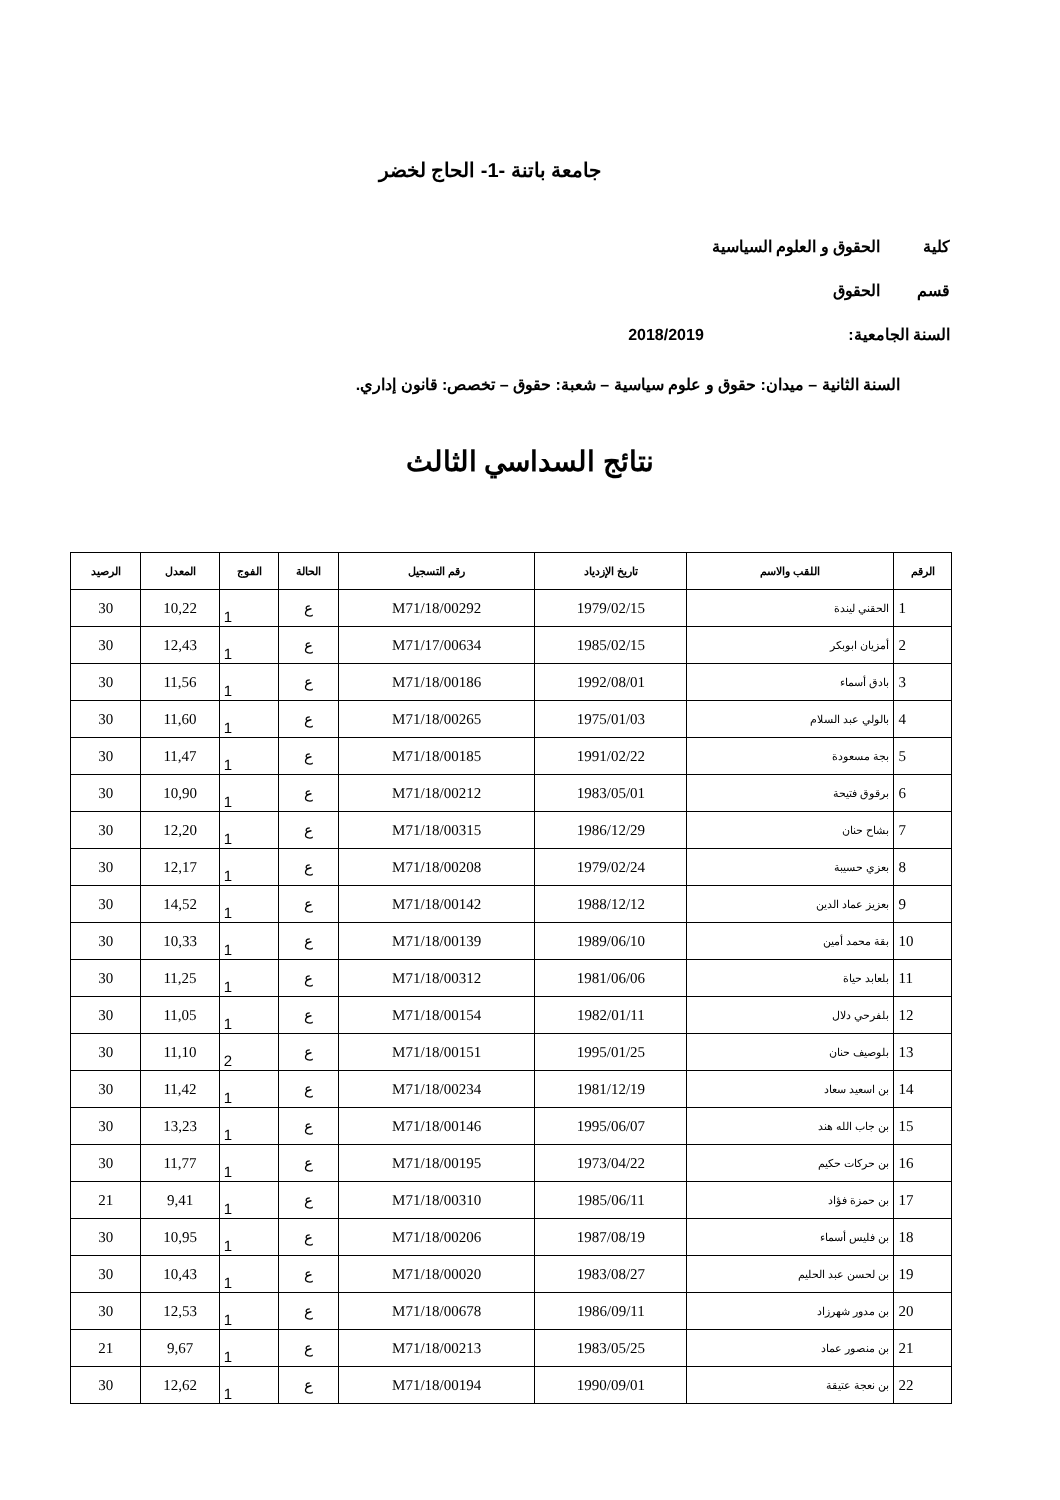جامعة باتنة -1- الحاج لخضر
كلية الحقوق و العلوم السياسية
قسم الحقوق
السنة الجامعية: 2018/2019
السنة الثانية – ميدان: حقوق و علوم سياسية – شعبة: حقوق – تخصص: قانون إداري.
نتائج السداسي الثالث
| الرقم | اللقب والاسم | تاريخ الإزدياد | رقم التسجيل | الحالة | الفوج | المعدل | الرصيد |
| --- | --- | --- | --- | --- | --- | --- | --- |
| 1 | الحقني ليندة | 1979/02/15 | M71/18/00292 | ع | 1 | 10,22 | 30 |
| 2 | أمزيان ابوبكر | 1985/02/15 | M71/17/00634 | ع | 1 | 12,43 | 30 |
| 3 | بادق أسماء | 1992/08/01 | M71/18/00186 | ع | 1 | 11,56 | 30 |
| 4 | بالولي عبد السلام | 1975/01/03 | M71/18/00265 | ع | 1 | 11,60 | 30 |
| 5 | بجة مسعودة | 1991/02/22 | M71/18/00185 | ع | 1 | 11,47 | 30 |
| 6 | برقوق فتيحة | 1983/05/01 | M71/18/00212 | ع | 1 | 10,90 | 30 |
| 7 | بشاح حنان | 1986/12/29 | M71/18/00315 | ع | 1 | 12,20 | 30 |
| 8 | بعزي حسيبة | 1979/02/24 | M71/18/00208 | ع | 1 | 12,17 | 30 |
| 9 | بعزيز عماد الدين | 1988/12/12 | M71/18/00142 | ع | 1 | 14,52 | 30 |
| 10 | بقة محمد أمين | 1989/06/10 | M71/18/00139 | ع | 1 | 10,33 | 30 |
| 11 | بلعابد حياة | 1981/06/06 | M71/18/00312 | ع | 1 | 11,25 | 30 |
| 12 | بلفرحي دلال | 1982/01/11 | M71/18/00154 | ع | 1 | 11,05 | 30 |
| 13 | بلوصيف حنان | 1995/01/25 | M71/18/00151 | ع | 2 | 11,10 | 30 |
| 14 | بن اسعيد سعاد | 1981/12/19 | M71/18/00234 | ع | 1 | 11,42 | 30 |
| 15 | بن جاب الله هند | 1995/06/07 | M71/18/00146 | ع | 1 | 13,23 | 30 |
| 16 | بن حركات حكيم | 1973/04/22 | M71/18/00195 | ع | 1 | 11,77 | 30 |
| 17 | بن حمزة فؤاد | 1985/06/11 | M71/18/00310 | ع | 1 | 9,41 | 21 |
| 18 | بن فليس أسماء | 1987/08/19 | M71/18/00206 | ع | 1 | 10,95 | 30 |
| 19 | بن لحسن عبد الحليم | 1983/08/27 | M71/18/00020 | ع | 1 | 10,43 | 30 |
| 20 | بن مدور شهرزاد | 1986/09/11 | M71/18/00678 | ع | 1 | 12,53 | 30 |
| 21 | بن منصور عماد | 1983/05/25 | M71/18/00213 | ع | 1 | 9,67 | 21 |
| 22 | بن نعجة عتيقة | 1990/09/01 | M71/18/00194 | ع | 1 | 12,62 | 30 |